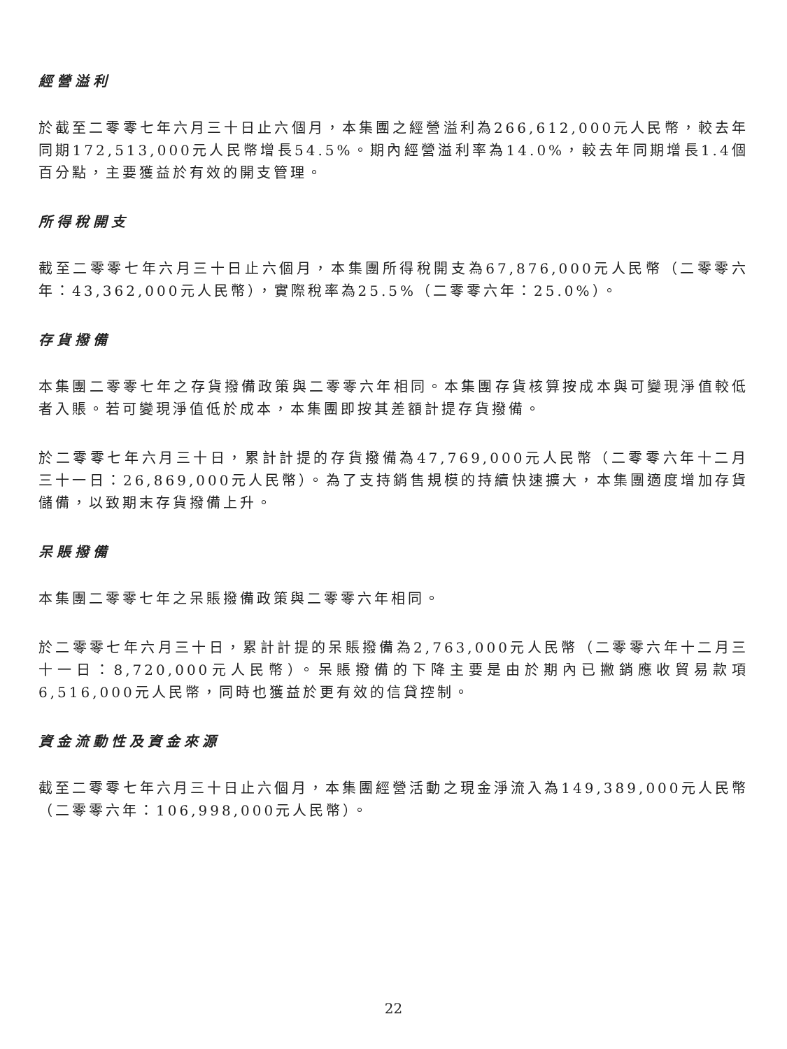經營溢利
於截至二零零七年六月三十日止六個月，本集團之經營溢利為266,612,000元人民幣，較去年同期172,513,000元人民幣增長54.5%。期內經營溢利率為14.0%，較去年同期增長1.4個百分點，主要獲益於有效的開支管理。
所得稅開支
截至二零零七年六月三十日止六個月，本集團所得稅開支為67,876,000元人民幣（二零零六年：43,362,000元人民幣），實際稅率為25.5%（二零零六年：25.0%）。
存貨撥備
本集團二零零七年之存貨撥備政策與二零零六年相同。本集團存貨核算按成本與可變現淨值較低者入賬。若可變現淨值低於成本，本集團即按其差額計提存貨撥備。
於二零零七年六月三十日，累計計提的存貨撥備為47,769,000元人民幣（二零零六年十二月三十一日：26,869,000元人民幣）。為了支持銷售規模的持續快速擴大，本集團適度增加存貨儲備，以致期末存貨撥備上升。
呆賬撥備
本集團二零零七年之呆賬撥備政策與二零零六年相同。
於二零零七年六月三十日，累計計提的呆賬撥備為2,763,000元人民幣（二零零六年十二月三十一日：8,720,000元人民幣）。呆賬撥備的下降主要是由於期內已撇銷應收貿易款項6,516,000元人民幣，同時也獲益於更有效的信貸控制。
資金流動性及資金來源
截至二零零七年六月三十日止六個月，本集團經營活動之現金淨流入為149,389,000元人民幣（二零零六年：106,998,000元人民幣）。
22